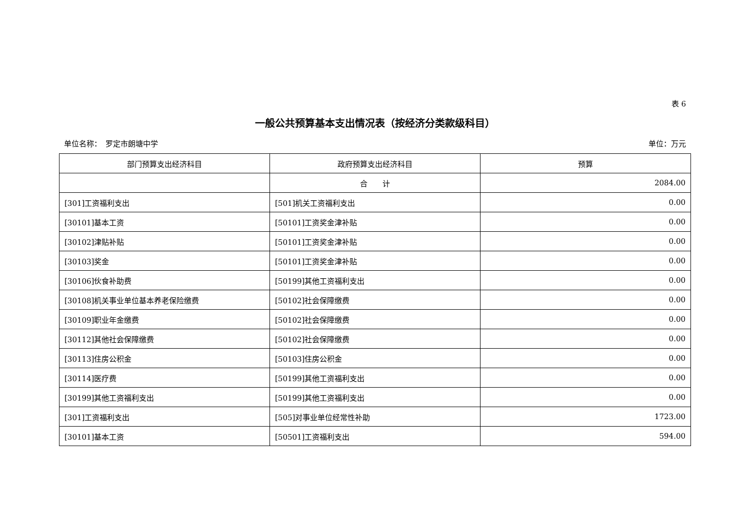表 6
一般公共预算基本支出情况表（按经济分类款级科目）
单位名称：　罗定市朗塘中学 单位：万元
| 部门预算支出经济科目 | 政府预算支出经济科目 | 预算 |
| --- | --- | --- |
| | 合 计 | 2084.00 |
| [301]工资福利支出 | [501]机关工资福利支出 | 0.00 |
| [30101]基本工资 | [50101]工资奖金津补贴 | 0.00 |
| [30102]津贴补贴 | [50101]工资奖金津补贴 | 0.00 |
| [30103]奖金 | [50101]工资奖金津补贴 | 0.00 |
| [30106]伙食补助费 | [50199]其他工资福利支出 | 0.00 |
| [30108]机关事业单位基本养老保险缴费 | [50102]社会保障缴费 | 0.00 |
| [30109]职业年金缴费 | [50102]社会保障缴费 | 0.00 |
| [30112]其他社会保障缴费 | [50102]社会保障缴费 | 0.00 |
| [30113]住房公积金 | [50103]住房公积金 | 0.00 |
| [30114]医疗费 | [50199]其他工资福利支出 | 0.00 |
| [30199]其他工资福利支出 | [50199]其他工资福利支出 | 0.00 |
| [301]工资福利支出 | [505]对事业单位经常性补助 | 1723.00 |
| [30101]基本工资 | [50501]工资福利支出 | 594.00 |